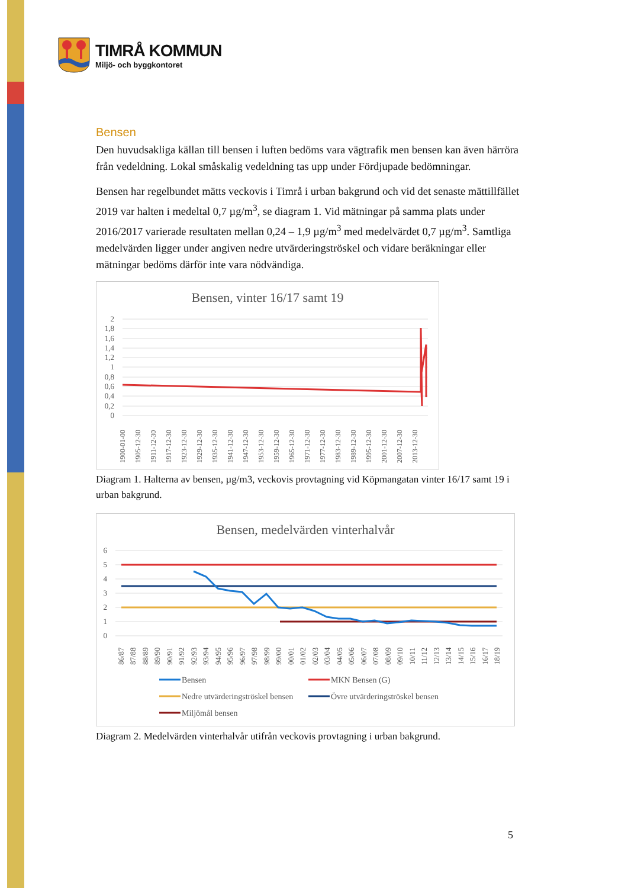TIMRÅ KOMMUN
Miljö- och byggkontoret
Bensen
Den huvudsakliga källan till bensen i luften bedöms vara vägtrafik men bensen kan även härröra från vedeldning. Lokal småskalig vedeldning tas upp under Fördjupade bedömningar.
Bensen har regelbundet mätts veckovis i Timrå i urban bakgrund och vid det senaste mättillfället 2019 var halten i medeltal 0,7 µg/m<sup>3</sup>, se diagram 1. Vid mätningar på samma plats under 2016/2017 varierade resultaten mellan 0,24 – 1,9 µg/m<sup>3</sup> med medelvärdet 0,7 µg/m<sup>3</sup>. Samtliga medelvärden ligger under angiven nedre utvärderingströskel och vidare beräkningar eller mätningar bedöms därför inte vara nödvändiga.
Bensen, vinter 16/17 samt 19
2
1,8
1,6
1,4
1,2
1
0,8
0,6
0,4
0,2
0
1900-01-00
1905-12-30
1911-12-30
1917-12-30
1923-12-30
1929-12-30
1935-12-30
1941-12-30
1947-12-30
1953-12-30
1959-12-30
1965-12-30
1971-12-30
1977-12-30
1983-12-30
1989-12-30
1995-12-30
2001-12-30
2007-12-30
2013-12-30
Diagram 1. Halterna av bensen, µg/m3, veckovis provtagning vid Köpmangatan vinter 16/17 samt 19 i urban bakgrund.
Bensen, medelvärden vinterhalvår
6
5
4
3
2
1
0
86/87
87/88
88/89
89/90
90/91
91/92
92/93
93/94
94/95
95/96
96/97
97/98
98/99
99/00
00/01
01/02
02/03
03/04
04/05
05/06
06/07
07/08
08/09
09/10
10/11
11/12
12/13
13/14
14/15
15/16
16/17
18/19
Bensen
MKN Bensen (G)
Nedre utvärderingströskel bensen
Övre utvärderingströskel bensen
Miljömål bensen
Diagram 2. Medelvärden vinterhalvår utifrån veckovis provtagning i urban bakgrund.
5